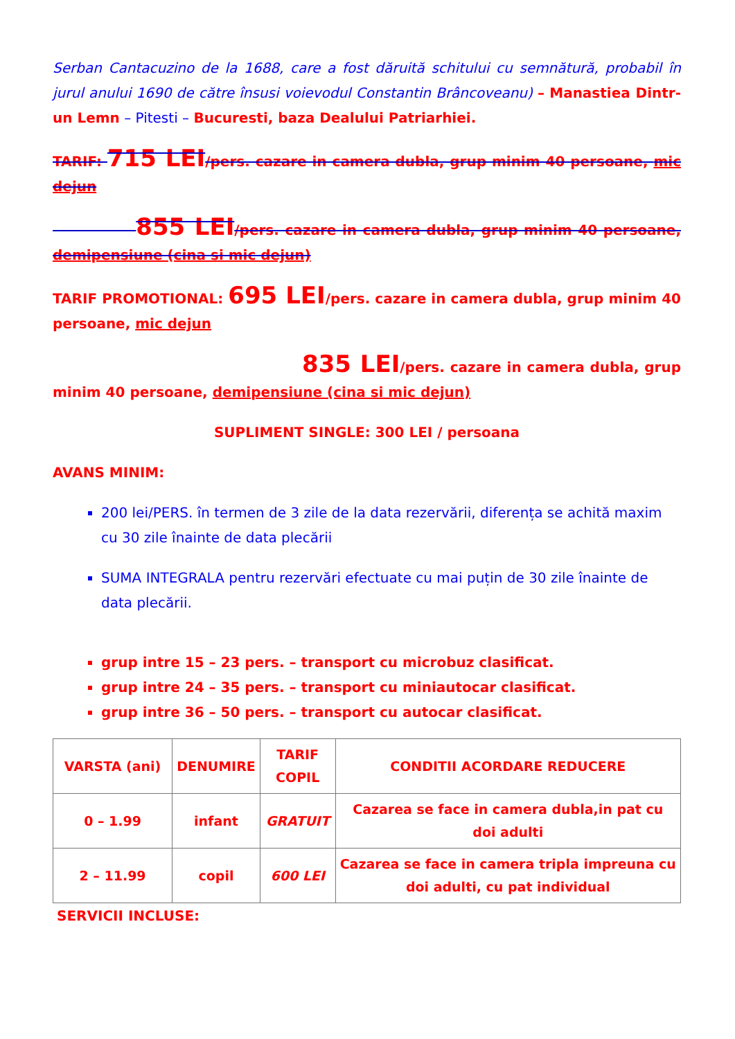Serban Cantacuzino de la 1688, care a fost dăruită schitului cu semnătură, probabil în jurul anului 1690 de către însusi voievodul Constantin Brâncoveanu) – Manastiea Dintr-un Lemn – Pitesti – Bucuresti, baza Dealului Patriarhiei.
TARIF: 715 LEI/pers. cazare in camera dubla, grup minim 40 persoane, mic dejun
855 LEI/pers. cazare in camera dubla, grup minim 40 persoane, demipensiune (cina si mic dejun)
TARIF PROMOTIONAL: 695 LEI/pers. cazare in camera dubla, grup minim 40 persoane, mic dejun
835 LEI/pers. cazare in camera dubla, grup minim 40 persoane, demipensiune (cina si mic dejun)
SUPLIMENT SINGLE: 300 LEI / persoana
AVANS MINIM:
200 lei/PERS. în termen de 3 zile de la data rezervării, diferența se achită maxim cu 30 zile înainte de data plecării
SUMA INTEGRALA pentru rezervări efectuate cu mai puțin de 30 zile înainte de data plecării.
grup intre 15 – 23 pers. – transport cu microbuz clasificat.
grup intre 24 – 35 pers. – transport cu miniautocar clasificat.
grup intre 36 – 50 pers. – transport cu autocar clasificat.
| VARSTA (ani) | DENUMIRE | TARIF COPIL | CONDITII ACORDARE REDUCERE |
| --- | --- | --- | --- |
| 0 – 1.99 | infant | GRATUIT | Cazarea se face in camera dubla,in pat cu doi adulti |
| 2 – 11.99 | copil | 600 LEI | Cazarea se face in camera tripla impreuna cu doi adulti, cu pat individual |
SERVICII INCLUSE: